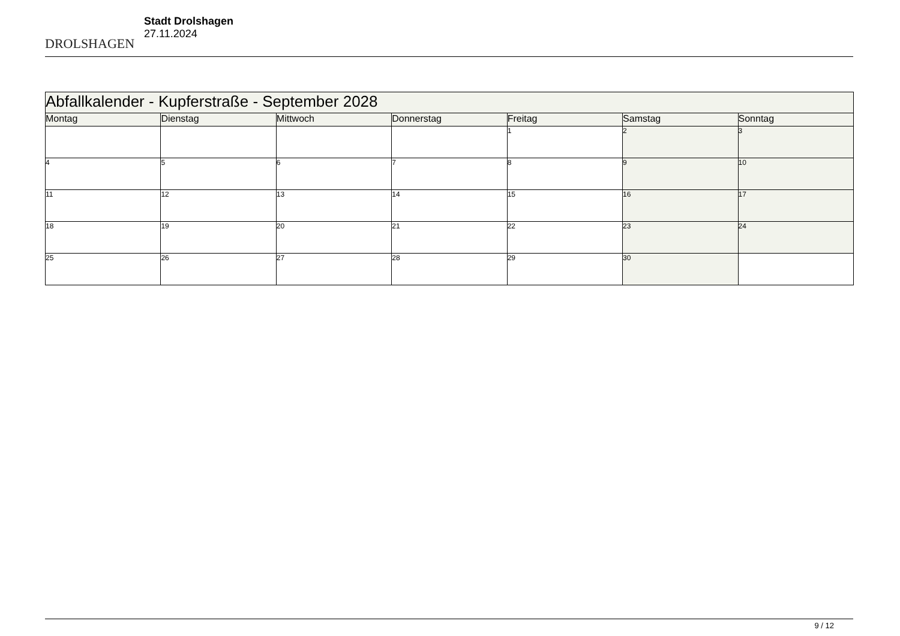DROLSHAGEN
Stadt Drolshagen
27.11.2024
| Abfallkalender - Kupferstraße - September 2028 | | | | | | |
| --- | --- | --- | --- | --- | --- | --- |
| Montag | Dienstag | Mittwoch | Donnerstag | Freitag | Samstag | Sonntag |
| | | | | 1 | 2 | 3 |
| 4 | 5 | 6 | 7 | 8 | 9 | 10 |
| 11 | 12 | 13 | 14 | 15 | 16 | 17 |
| 18 | 19 | 20 | 21 | 22 | 23 | 24 |
| 25 | 26 | 27 | 28 | 29 | 30 | |
9 / 12